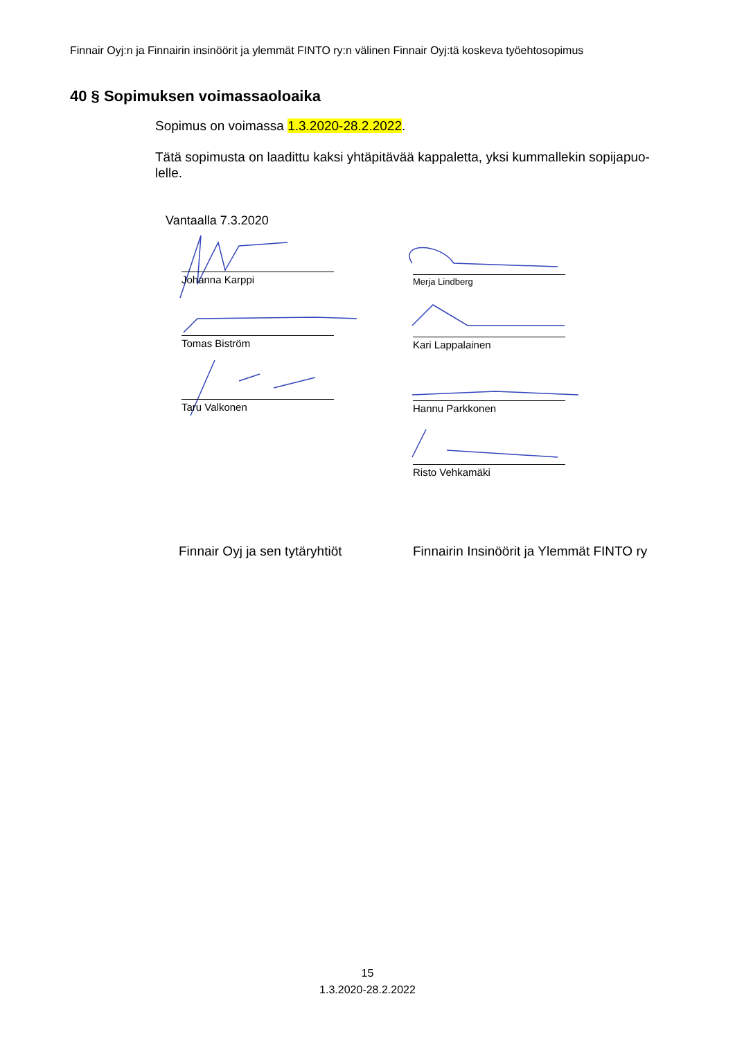Finnair Oyj:n ja Finnairin insinöörit ja ylemmät FINTO ry:n välinen Finnair Oyj:tä koskeva työehtosopimus
40 § Sopimuksen voimassaoloaika
Sopimus on voimassa 1.3.2020-28.2.2022.
Tätä sopimusta on laadittu kaksi yhtäpitävää kappaletta, yksi kummallekin sopijapuo-lelle.
Vantaalla 7.3.2020
Johanna Karppi
Tomas Biström
Taru Valkonen
Merja Lindberg
Kari Lappalainen
Hannu Parkkonen
Risto Vehkamäki
Finnair Oyj ja sen tytäryhtiöt
Finnairin Insinöörit ja Ylemmät FINTO ry
15
1.3.2020-28.2.2022